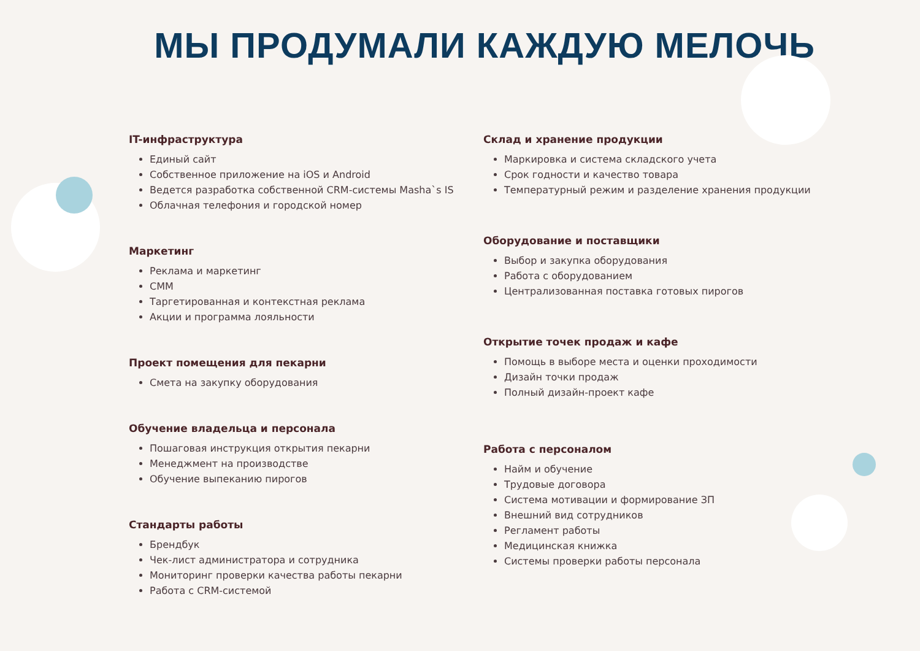МЫ ПРОДУМАЛИ КАЖДУЮ МЕЛОЧЬ
IT-инфраструктура
Единый сайт
Собственное приложение на iOS и Android
Ведется разработка собственной CRM-системы Masha`s IS
Облачная телефония и городской номер
Маркетинг
Реклама и маркетинг
СММ
Таргетированная и контекстная реклама
Акции и программа лояльности
Проект помещения для пекарни
Смета на закупку оборудования
Обучение владельца и персонала
Пошаговая инструкция открытия пекарни
Менеджмент на производстве
Обучение выпеканию пирогов
Стандарты работы
Брендбук
Чек-лист администратора и сотрудника
Мониторинг проверки качества работы пекарни
Работа с CRM-системой
Склад и хранение продукции
Маркировка и система складского учета
Срок годности и качество товара
Температурный режим и разделение хранения продукции
Оборудование и поставщики
Выбор и закупка оборудования
Работа с оборудованием
Централизованная поставка готовых пирогов
Открытие точек продаж и кафе
Помощь в выборе места и оценки проходимости
Дизайн точки продаж
Полный дизайн-проект кафе
Работа с персоналом
Найм и обучение
Трудовые договора
Система мотивации и формирование ЗП
Внешний вид сотрудников
Регламент работы
Медицинская книжка
Системы проверки работы персонала